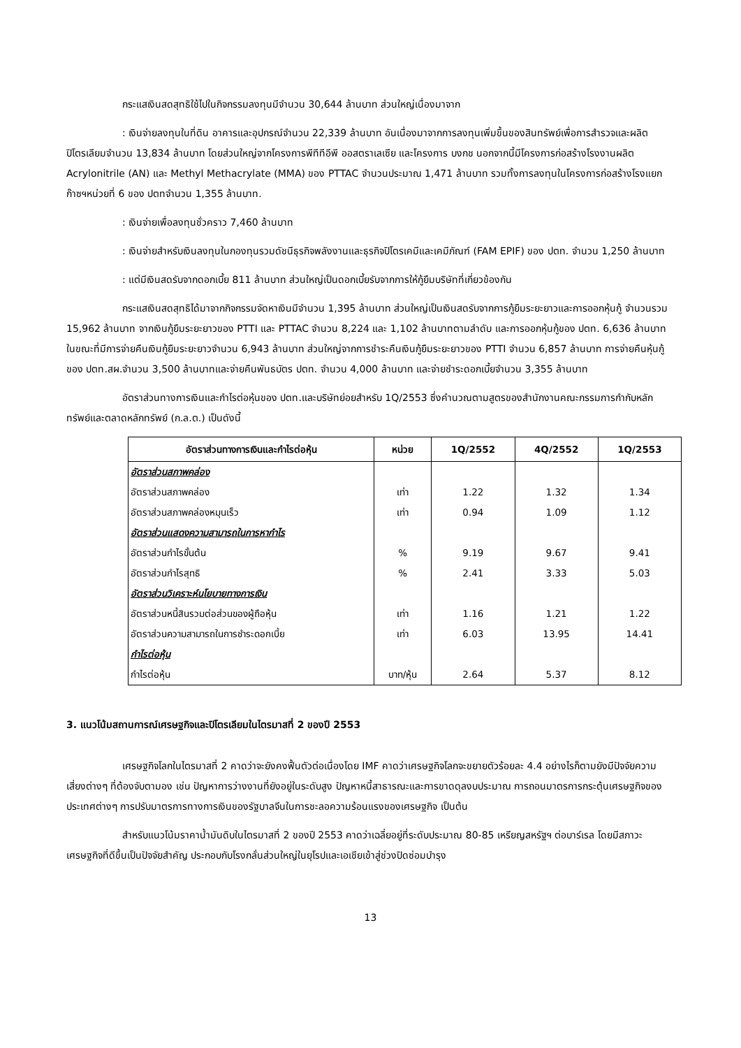กระแสเงินสดสุทธิใช้ไปในกิจกรรมลงทุนมีจำนวน 30,644 ล้านบาท ส่วนใหญ่เนื่องมาจาก
: เงินจ่ายลงทุนในที่ดิน อาคารและอุปกรณ์จำนวน 22,339 ล้านบาท อันเนื่องมาจากการลงทุนเพิ่มขึ้นของสินทรัพย์เพื่อการสำรวจและผลิตปิโตรเลียมจำนวน 13,834 ล้านบาท โดยส่วนใหญ่จากโครงการพีทีทีอีพี ออสตราเลเซีย และโครงการ บงกช นอกจากนี้มีโครงการก่อสร้างโรงงานผลิต Acrylonitrile (AN) และ Methyl Methacrylate (MMA) ของ PTTAC จำนวนประมาณ 1,471 ล้านบาท รวมทั้งการลงทุนในโครงการก่อสร้างโรงแยกก๊าซฯหน่วยที่ 6 ของ ปตทจำนวน 1,355 ล้านบาท.
: เงินจ่ายเพื่อลงทุนชั่วคราว 7,460 ล้านบาท
: เงินจ่ายสำหรับเงินลงทุนในกองทุนรวมดัชนีธุรกิจพลังงานและธุรกิจปิโตรเคมีและเคมีภัณฑ์ (FAM EPIF) ของ ปตท. จำนวน 1,250 ล้านบาท
: แต่มีเงินสดรับจากดอกเบี้ย 811 ล้านบาท ส่วนใหญ่เป็นดอกเบี้ยรับจากการให้กู้ยืมบริษัทที่เกี่ยวข้องกัน
กระแสเงินสดสุทธิได้มาจากกิจกรรมจัดหาเงินมีจำนวน 1,395 ล้านบาท ส่วนใหญ่เป็นเงินสดรับจากการกู้ยืมระยะยาวและการออกหุ้นกู้ จำนวนรวม 15,962 ล้านบาท จากเงินกู้ยืมระยะยาวของ PTTI และ PTTAC จำนวน 8,224 และ 1,102 ล้านบาทตามลำดับ และการออกหุ้นกู้ของ ปตท. 6,636 ล้านบาท ในขณะที่มีการจ่ายคืนเงินกู้ยืมระยะยาวจำนวน 6,943 ล้านบาท ส่วนใหญ่จากการชำระคืนเงินกู้ยืมระยะยาวของ PTTI จำนวน 6,857 ล้านบาท การจ่ายคืนหุ้นกู้ของ ปตท.สผ.จำนวน 3,500 ล้านบาทและจ่ายคืนพันธบัตร ปตท. จำนวน 4,000 ล้านบาท และจ่ายชำระดอกเบี้ยจำนวน 3,355 ล้านบาท
อัตราส่วนทางการเงินและกำไรต่อหุ้นของ ปตท.และบริษัทย่อยสำหรับ 1Q/2553 ซึ่งคำนวณตามสูตรของสำนักงานคณะกรรมการกำกับหลักทรัพย์และตลาดหลักทรัพย์ (ก.ล.ต.) เป็นดังนี้
| อัตราส่วนทางการเงินและกำไรต่อหุ้น | หน่วย | 1Q/2552 | 4Q/2552 | 1Q/2553 |
| --- | --- | --- | --- | --- |
| อัตราส่วนสภาพคล่อง | | | | |
| อัตราส่วนสภาพคล่อง | เท่า | 1.22 | 1.32 | 1.34 |
| อัตราส่วนสภาพคล่องหมุนเร็ว | เท่า | 0.94 | 1.09 | 1.12 |
| อัตราส่วนแสดงความสามารถในการหากำไร | | | | |
| อัตราส่วนกำไรขั้นต้น | % | 9.19 | 9.67 | 9.41 |
| อัตราส่วนกำไรสุทธิ | % | 2.41 | 3.33 | 5.03 |
| อัตราส่วนวิเคราะห์นโยบายทางการเงิน | | | | |
| อัตราส่วนหนี้สินรวมต่อส่วนของผู้ถือหุ้น | เท่า | 1.16 | 1.21 | 1.22 |
| อัตราส่วนความสามารถในการชำระดอกเบี้ย | เท่า | 6.03 | 13.95 | 14.41 |
| กำไรต่อหุ้น | | | | |
| กำไรต่อหุ้น | บาท/หุ้น | 2.64 | 5.37 | 8.12 |
3. แนวโน้มสถานการณ์เศรษฐกิจและปิโตรเลียมในไตรมาสที่ 2 ของปี 2553
เศรษฐกิจโลกในไตรมาสที่ 2 คาดว่าจะยังคงฟื้นตัวต่อเนื่องโดย IMF คาดว่าเศรษฐกิจโลกจะขยายตัวร้อยละ 4.4 อย่างไรก็ตามยังมีปัจจัยความเสี่ยงต่างๆ ที่ต้องจับตามอง เช่น ปัญหาการว่างงานที่ยังอยู่ในระดับสูง ปัญหาหนี้สาธารณะและการขาดดุลงบประมาณ การถอนมาตรการกระตุ้นเศรษฐกิจของ ประเทศต่างๆ การปรับมาตรการทางการเงินของรัฐบาลจีนในการชะลอความร้อนแรงของเศรษฐกิจ เป็นต้น
สำหรับแนวโน้มราคาน้ำมันดิบในไตรมาสที่ 2 ของปี 2553 คาดว่าเฉลี่ยอยู่ที่ระดับประมาณ 80-85 เหรียญสหรัฐฯ ต่อบาร์เรล โดยมีสภาวะเศรษฐกิจที่ดีขึ้นเป็นปัจจัยสำคัญ ประกอบกับโรงกลั่นส่วนใหญ่ในยุโรปและเอเชียเข้าสู่ช่วงปิดซ่อมบำรุง
13